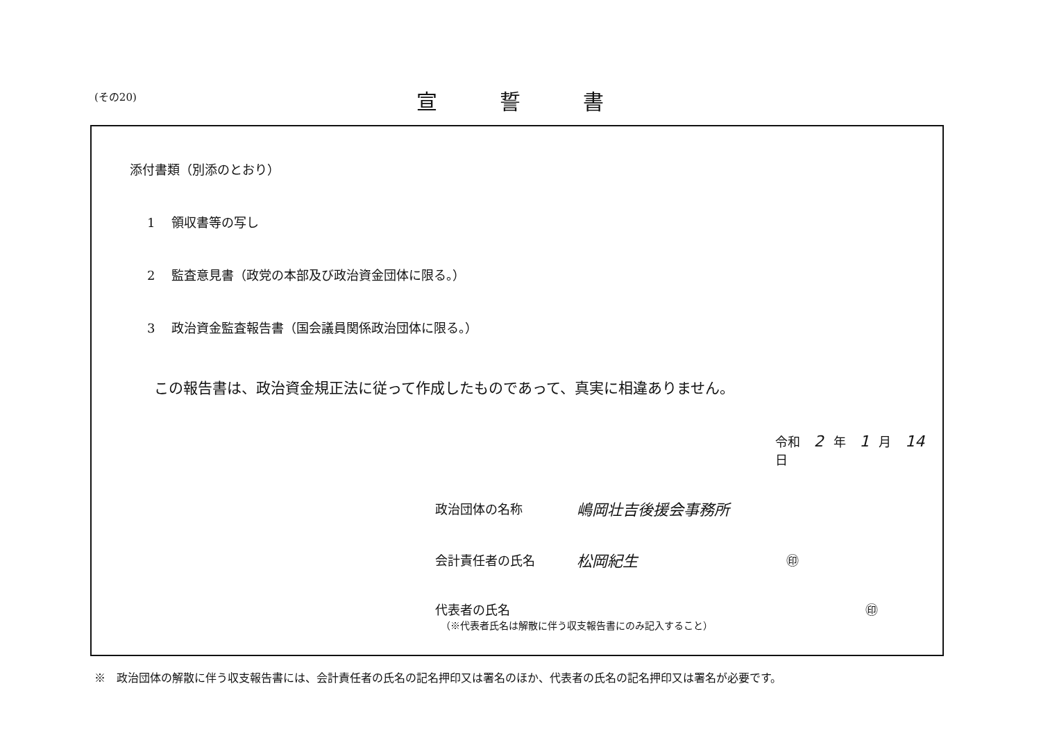(その20) 宣誓書
添付書類（別添のとおり）
1 領収書等の写し
2 監査意見書（政党の本部及び政治資金団体に限る。）
3 政治資金監査報告書（国会議員関係政治団体に限る。）
この報告書は、政治資金規正法に従って作成したものであって、真実に相違ありません。
令和 2 年 1 月 14 日
政治団体の名称 嶋岡壮吉後援会事務所
会計責任者の氏名 松岡紀生 ㊞
代表者の氏名 ㊞
（※代表者氏名は解散に伴う収支報告書にのみ記入すること）
※　政治団体の解散に伴う収支報告書には、会計責任者の氏名の記名押印又は署名のほか、代表者の氏名の記名押印又は署名が必要です。